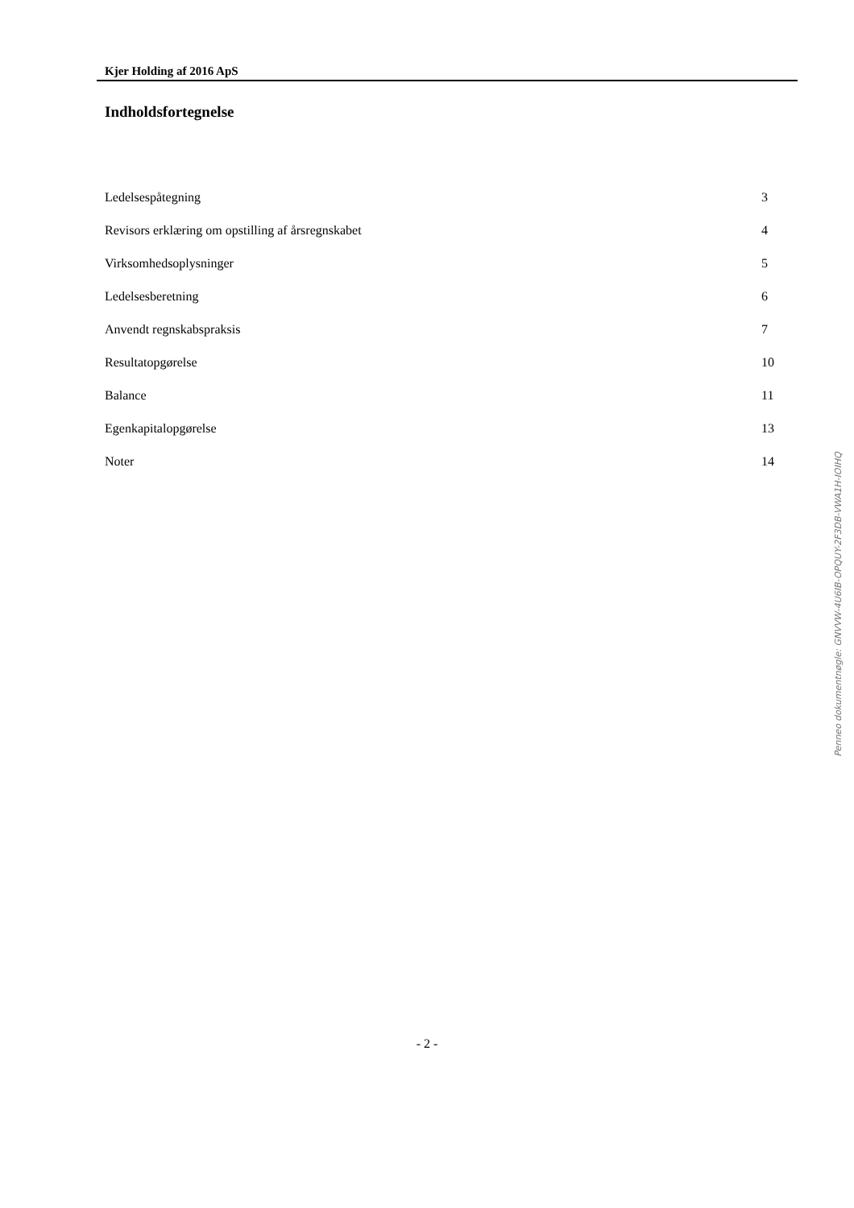Kjer Holding af 2016 ApS
Indholdsfortegnelse
| Ledelsespåtegning | 3 |
| Revisors erklæring om opstilling af årsregnskabet | 4 |
| Virksomhedsoplysninger | 5 |
| Ledelsesberetning | 6 |
| Anvendt regnskabspraksis | 7 |
| Resultatopgørelse | 10 |
| Balance | 11 |
| Egenkapitalopgørelse | 13 |
| Noter | 14 |
Penneo dokumentnøgle: GNVVW-4U6IB-OPQUY-2F3DB-VWA1H-IOIHQ
- 2 -